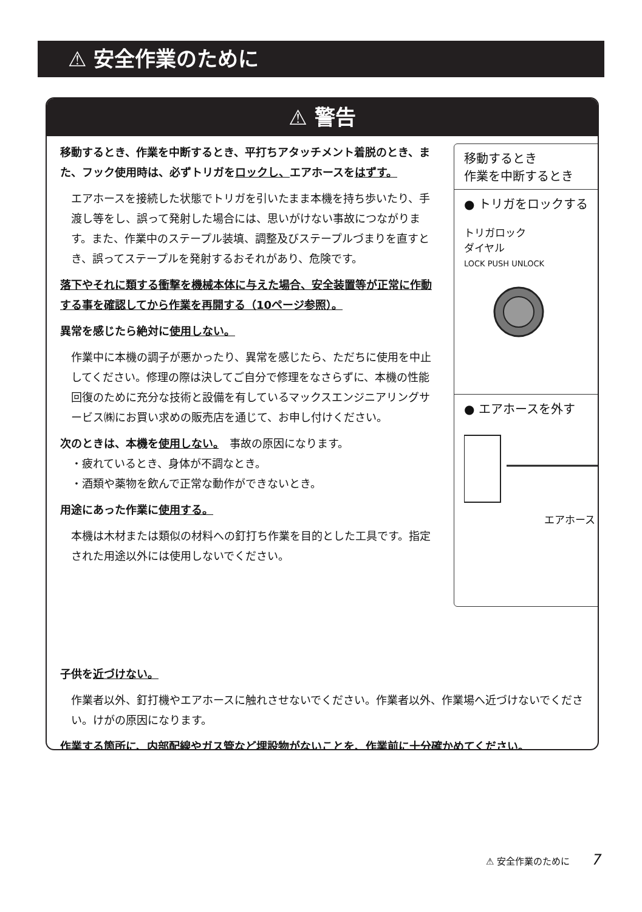⚠ 安全作業のために
⚠ 警告
移動するとき、作業を中断するとき、平打ちアタッチメント着脱のとき、また、フック使用時は、必ずトリガをロックし、エアホースをはずす。
エアホースを接続した状態でトリガを引いたまま本機を持ち歩いたり、手渡し等をし、誤って発射した場合には、思いがけない事故につながります。また、作業中のステープル装填、調整及びステープルづまりを直すとき、誤ってステープルを発射するおそれがあり、危険です。
落下やそれに類する衝撃を機械本体に与えた場合、安全装置等が正常に作動する事を確認してから作業を再開する（10ページ参照）。
異常を感じたら絶対に使用しない。
作業中に本機の調子が悪かったり、異常を感じたら、ただちに使用を中止してください。修理の際は決してご自分で修理をなさらずに、本機の性能回復のために充分な技術と設備を有しているマックスエンジニアリングサービス㈱にお買い求めの販売店を通じて、お申し付けください。
次のときは、本機を使用しない。　事故の原因になります。
・疲れているとき、身体が不調なとき。
・酒類や薬物を飲んで正常な動作ができないとき。
用途にあった作業に使用する。
本機は木材または類似の材料への釘打ち作業を目的とした工具です。指定された用途以外には使用しないでください。
子供を近づけない。
作業者以外、釘打機やエアホースに触れさせないでください。作業者以外、作業場へ近づけないでください。けがの原因になります。
作業する箇所に、内部配線やガス管など埋設物がないことを、作業前に十分確かめてください。
移動するとき
作業を中断するとき
● トリガをロックする
トリガロック
ダイヤル
LOCK PUSH UNLOCK
● エアホースを外す
エアホース
⚠ 安全作業のために 7